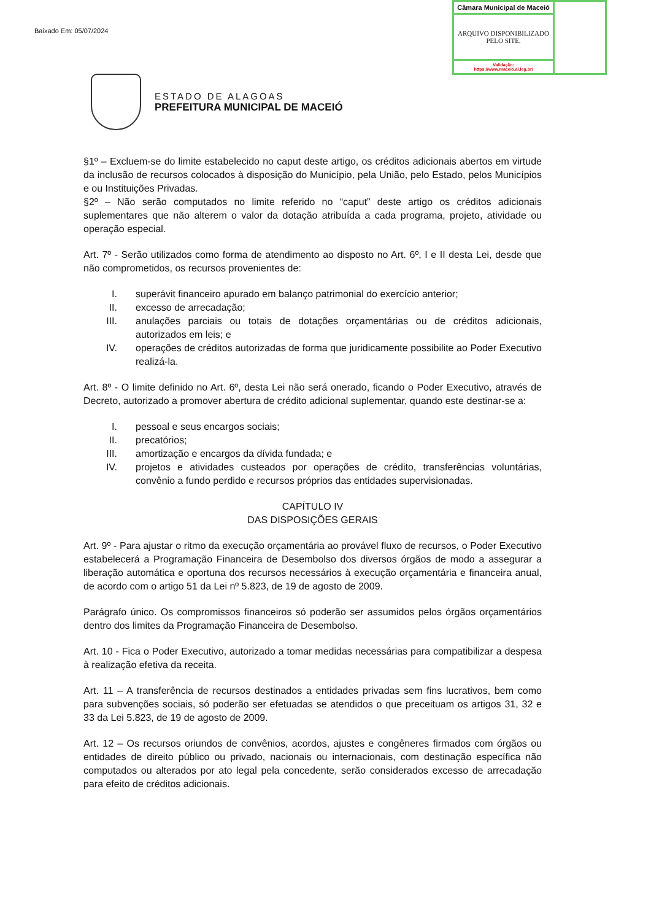Baixado Em: 05/07/2024
| Câmara Municipal de Maceió | |
| ARQUIVO DISPONIBILIZADO PELO SITE. | |
| Validação: https://www.maceio.al.leg.br/ | |
ESTADO DE ALAGOAS
PREFEITURA MUNICIPAL DE MACEIÓ
§1º – Excluem-se do limite estabelecido no caput deste artigo, os créditos adicionais abertos em virtude da inclusão de recursos colocados à disposição do Município, pela União, pelo Estado, pelos Municípios e ou Instituições Privadas.
§2º – Não serão computados no limite referido no “caput” deste artigo os créditos adicionais suplementares que não alterem o valor da dotação atribuída a cada programa, projeto, atividade ou operação especial.
Art. 7º - Serão utilizados como forma de atendimento ao disposto no Art. 6º, I e II desta Lei, desde que não comprometidos, os recursos provenientes de:
I. superávit financeiro apurado em balanço patrimonial do exercício anterior;
II. excesso de arrecadação;
III. anulações parciais ou totais de dotações orçamentárias ou de créditos adicionais, autorizados em leis; e
IV. operações de créditos autorizadas de forma que juridicamente possibilite ao Poder Executivo realizá-la.
Art. 8º - O limite definido no Art. 6º, desta Lei não será onerado, ficando o Poder Executivo, através de Decreto, autorizado a promover abertura de crédito adicional suplementar, quando este destinar-se a:
I. pessoal e seus encargos sociais;
II. precatórios;
III. amortização e encargos da dívida fundada; e
IV. projetos e atividades custeados por operações de crédito, transferências voluntárias, convênio a fundo perdido e recursos próprios das entidades supervisionadas.
CAPÍTULO IV
DAS DISPOSIÇÕES GERAIS
Art. 9º - Para ajustar o ritmo da execução orçamentária ao provável fluxo de recursos, o Poder Executivo estabelecerá a Programação Financeira de Desembolso dos diversos órgãos de modo a assegurar a liberação automática e oportuna dos recursos necessários à execução orçamentária e financeira anual, de acordo com o artigo 51 da Lei nº 5.823, de 19 de agosto de 2009.
Parágrafo único. Os compromissos financeiros só poderão ser assumidos pelos órgãos orçamentários dentro dos limites da Programação Financeira de Desembolso.
Art. 10 - Fica o Poder Executivo, autorizado a tomar medidas necessárias para compatibilizar a despesa à realização efetiva da receita.
Art. 11 – A transferência de recursos destinados a entidades privadas sem fins lucrativos, bem como para subvenções sociais, só poderão ser efetuadas se atendidos o que preceituam os artigos 31, 32 e 33 da Lei 5.823, de 19 de agosto de 2009.
Art. 12 – Os recursos oriundos de convênios, acordos, ajustes e congêneres firmados com órgãos ou entidades de direito público ou privado, nacionais ou internacionais, com destinação específica não computados ou alterados por ato legal pela concedente, serão considerados excesso de arrecadação para efeito de créditos adicionais.